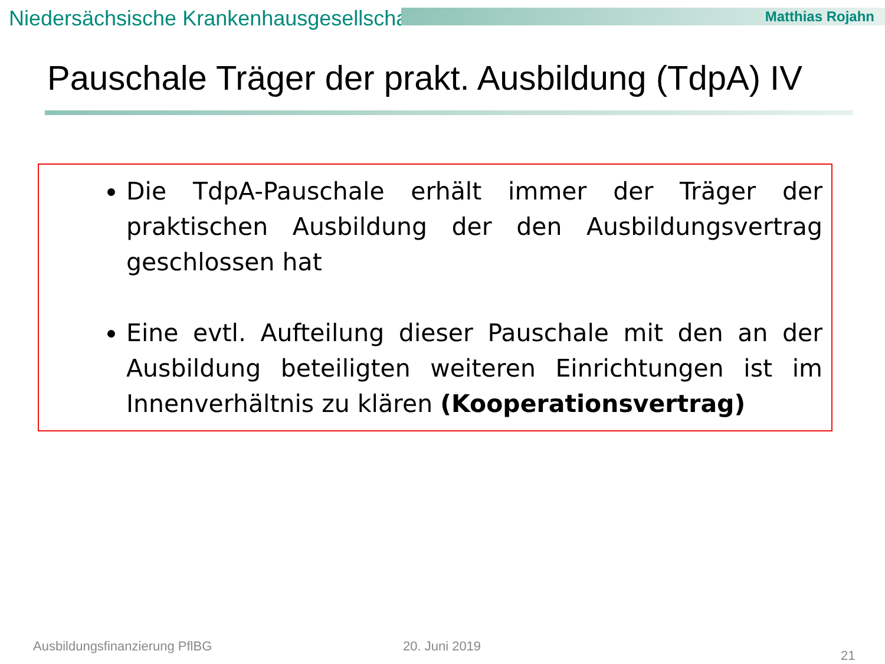Niedersächsische Krankenhausgesellschaft
Matthias Rojahn
Pauschale Träger der prakt. Ausbildung (TdpA) IV
Die TdpA-Pauschale erhält immer der Träger der praktischen Ausbildung der den Ausbildungsvertrag geschlossen hat
Eine evtl. Aufteilung dieser Pauschale mit den an der Ausbildung beteiligten weiteren Einrichtungen ist im Innenverhältnis zu klären (Kooperationsvertrag)
Ausbildungsfinanzierung PflBG 20. Juni 2019
21